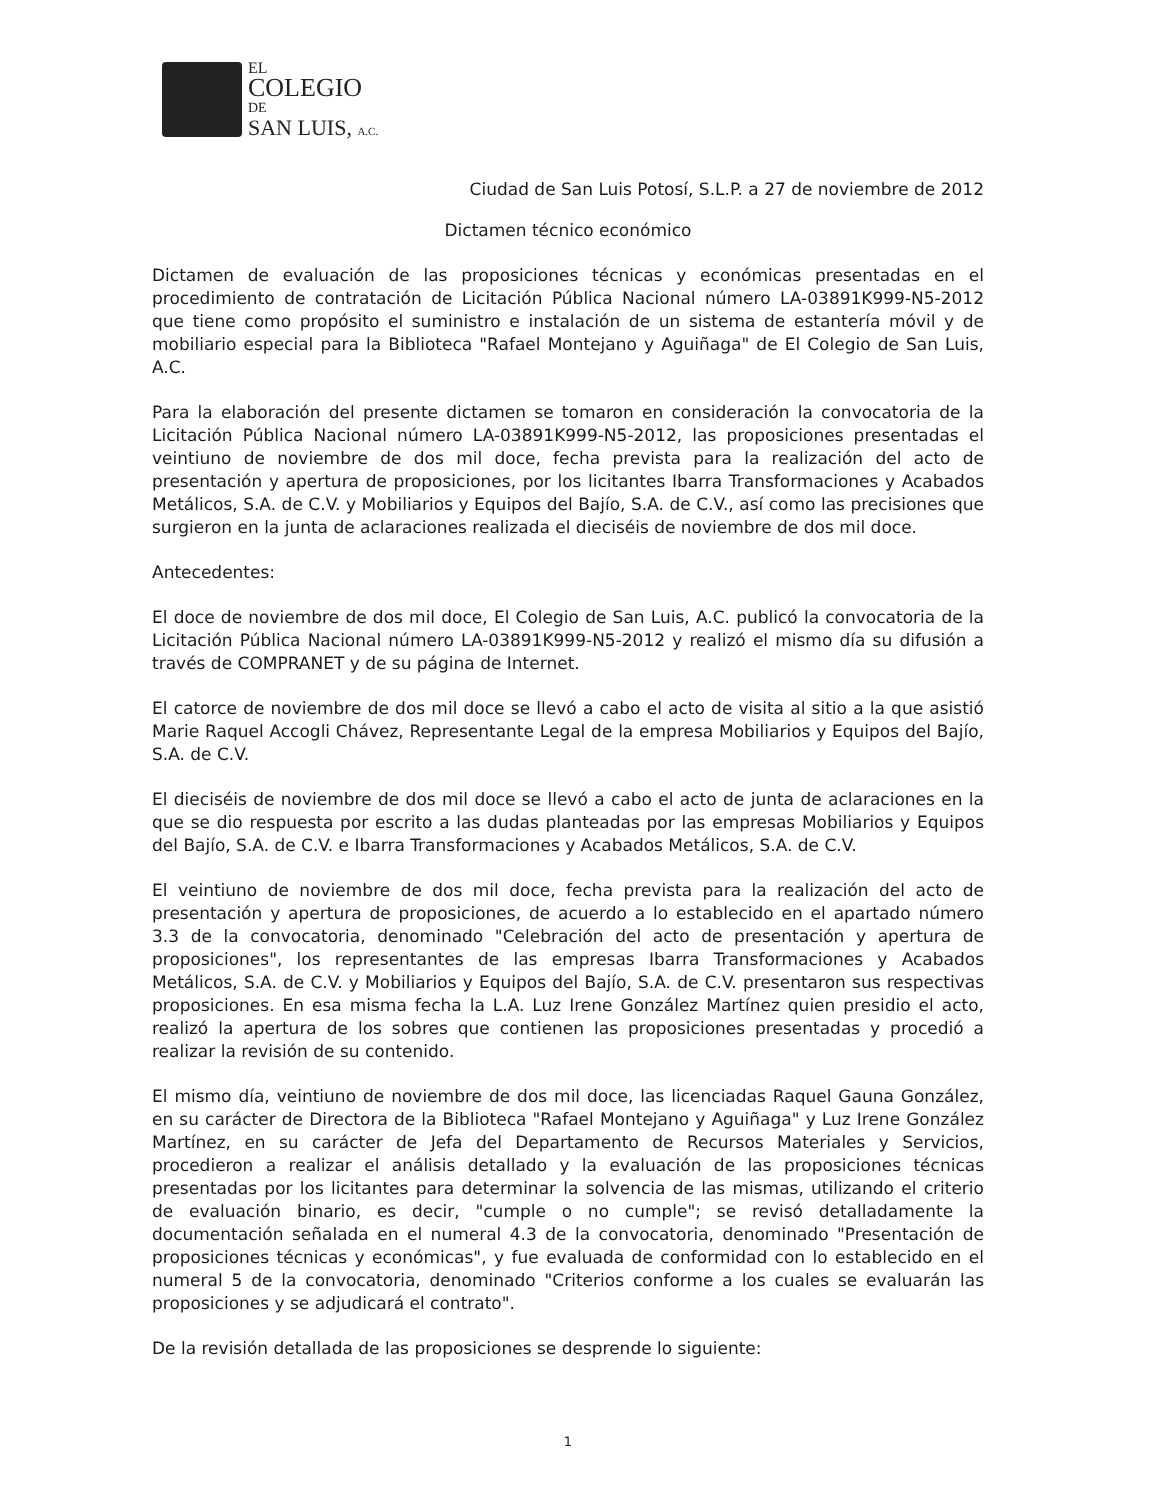EL
COLEGIO
DE
SAN LUIS, A.C.
Ciudad de San Luis Potosí, S.L.P. a 27 de noviembre de 2012
Dictamen técnico económico
Dictamen de evaluación de las proposiciones técnicas y económicas presentadas en el procedimiento de contratación de Licitación Pública Nacional número LA-03891K999-N5-2012 que tiene como propósito el suministro e instalación de un sistema de estantería móvil y de mobiliario especial para la Biblioteca "Rafael Montejano y Aguiñaga" de El Colegio de San Luis, A.C.
Para la elaboración del presente dictamen se tomaron en consideración la convocatoria de la Licitación Pública Nacional número LA-03891K999-N5-2012, las proposiciones presentadas el veintiuno de noviembre de dos mil doce, fecha prevista para la realización del acto de presentación y apertura de proposiciones, por los licitantes Ibarra Transformaciones y Acabados Metálicos, S.A. de C.V. y Mobiliarios y Equipos del Bajío, S.A. de C.V., así como las precisiones que surgieron en la junta de aclaraciones realizada el dieciséis de noviembre de dos mil doce.
Antecedentes:
El doce de noviembre de dos mil doce, El Colegio de San Luis, A.C. publicó la convocatoria de la Licitación Pública Nacional número LA-03891K999-N5-2012 y realizó el mismo día su difusión a través de COMPRANET y de su página de Internet.
El catorce de noviembre de dos mil doce se llevó a cabo el acto de visita al sitio a la que asistió Marie Raquel Accogli Chávez, Representante Legal de la empresa Mobiliarios y Equipos del Bajío, S.A. de C.V.
El dieciséis de noviembre de dos mil doce se llevó a cabo el acto de junta de aclaraciones en la que se dio respuesta por escrito a las dudas planteadas por las empresas Mobiliarios y Equipos del Bajío, S.A. de C.V. e Ibarra Transformaciones y Acabados Metálicos, S.A. de C.V.
El veintiuno de noviembre de dos mil doce, fecha prevista para la realización del acto de presentación y apertura de proposiciones, de acuerdo a lo establecido en el apartado número 3.3 de la convocatoria, denominado "Celebración del acto de presentación y apertura de proposiciones", los representantes de las empresas Ibarra Transformaciones y Acabados Metálicos, S.A. de C.V. y Mobiliarios y Equipos del Bajío, S.A. de C.V. presentaron sus respectivas proposiciones. En esa misma fecha la L.A. Luz Irene González Martínez quien presidio el acto, realizó la apertura de los sobres que contienen las proposiciones presentadas y procedió a realizar la revisión de su contenido.
El mismo día, veintiuno de noviembre de dos mil doce, las licenciadas Raquel Gauna González, en su carácter de Directora de la Biblioteca "Rafael Montejano y Aguiñaga" y Luz Irene González Martínez, en su carácter de Jefa del Departamento de Recursos Materiales y Servicios, procedieron a realizar el análisis detallado y la evaluación de las proposiciones técnicas presentadas por los licitantes para determinar la solvencia de las mismas, utilizando el criterio de evaluación binario, es decir, "cumple o no cumple"; se revisó detalladamente la documentación señalada en el numeral 4.3 de la convocatoria, denominado "Presentación de proposiciones técnicas y económicas", y fue evaluada de conformidad con lo establecido en el numeral 5 de la convocatoria, denominado "Criterios conforme a los cuales se evaluarán las proposiciones y se adjudicará el contrato".
De la revisión detallada de las proposiciones se desprende lo siguiente:
1